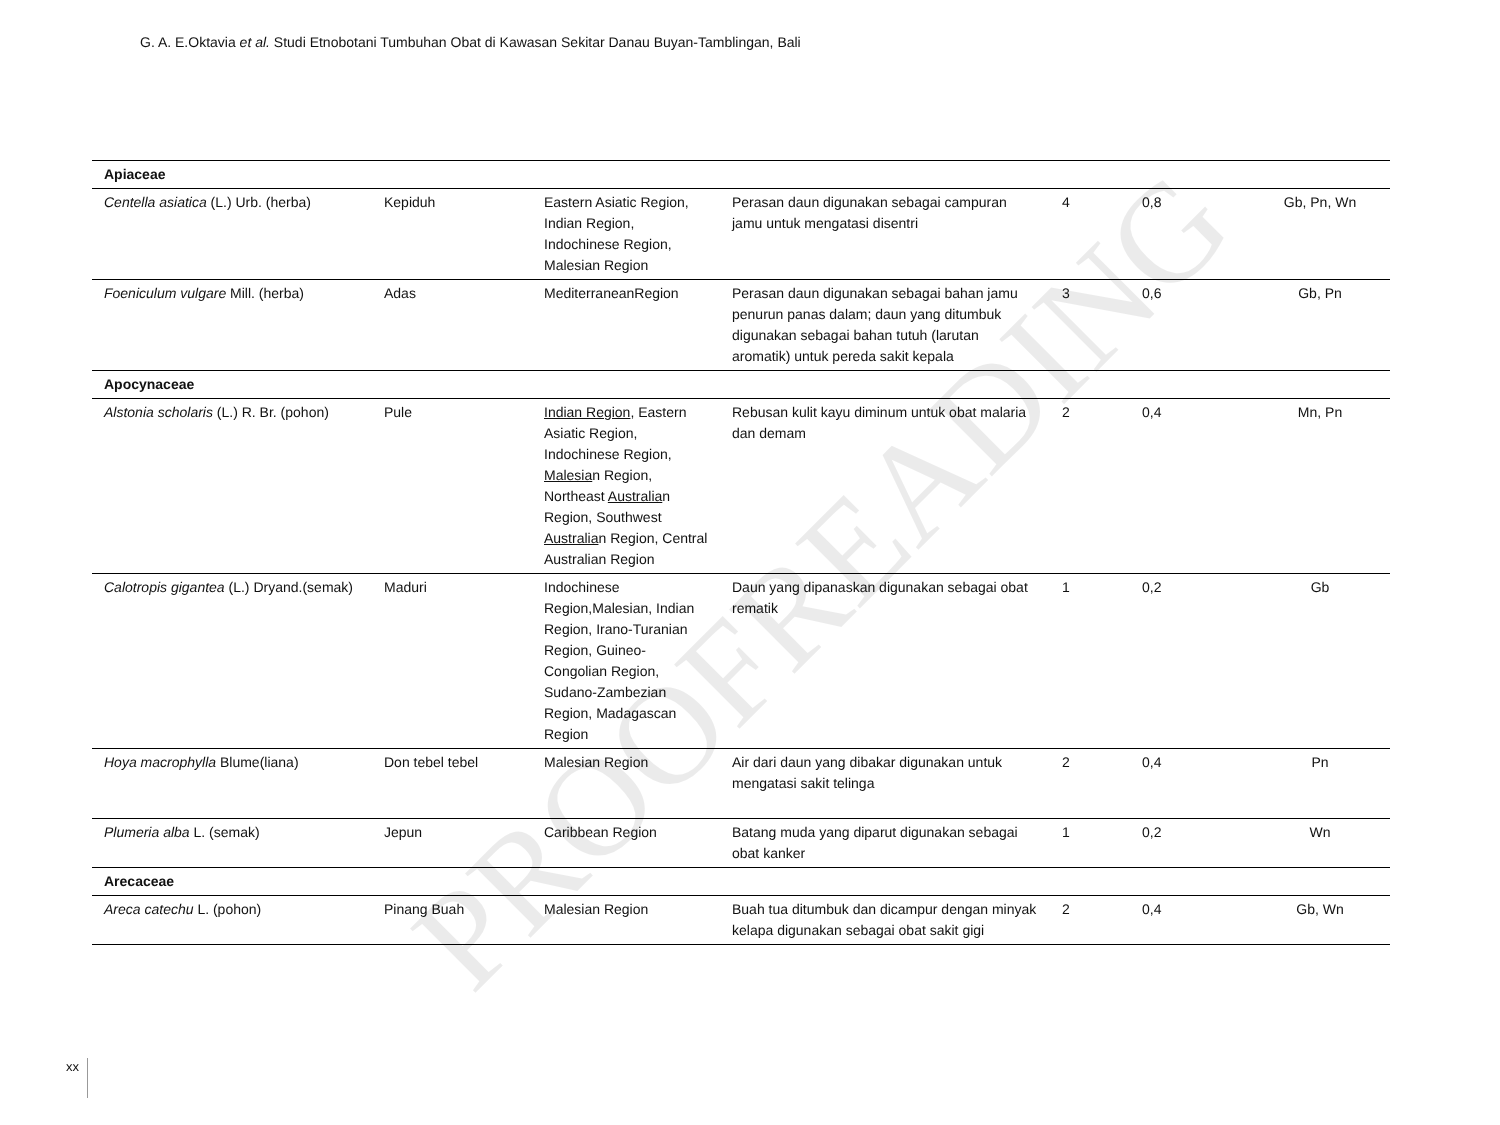G. A. E.Oktavia et al. Studi Etnobotani Tumbuhan Obat di Kawasan Sekitar Danau Buyan-Tamblingan, Bali
| Apiaceae | | | | | | |
| Centella asiatica (L.) Urb. (herba) | Kepiduh | Eastern Asiatic Region, Indian Region, Indochinese Region, Malesian Region | Perasan daun digunakan sebagai campuran jamu untuk mengatasi disentri | 4 | 0,8 | Gb, Pn, Wn |
| Foeniculum vulgare Mill. (herba) | Adas | MediterraneanRegion | Perasan daun digunakan sebagai bahan jamu penurun panas dalam; daun yang ditumbuk digunakan sebagai bahan tutuh (larutan aromatik) untuk pereda sakit kepala | 3 | 0,6 | Gb, Pn |
| Apocynaceae | | | | | | |
| Alstonia scholaris (L.) R. Br. (pohon) | Pule | Indian Region , Eastern Asiatic Region, Indochinese Region, Malesia n Region, Northeast Australia n Region, Southwest Australia n Region, Central Australian Region | Rebusan kulit kayu diminum untuk obat malaria dan demam | 2 | 0,4 | Mn, Pn |
| Calotropis gigantea (L.) Dryand.(semak) | Maduri | Indochinese Region,Malesian, Indian Region, Irano-Turanian Region, Guineo-Congolian Region, Sudano-Zambezian Region, Madagascan Region | Daun yang dipanaskan digunakan sebagai obat rematik | 1 | 0,2 | Gb |
| Hoya macrophylla Blume(liana) | Don tebel tebel | Malesian Region | Air dari daun yang dibakar digunakan untuk mengatasi sakit telinga | 2 | 0,4 | Pn |
| Plumeria alba L. (semak) | Jepun | Caribbean Region | Batang muda yang diparut digunakan sebagai obat kanker | 1 | 0,2 | Wn |
| Arecaceae | | | | | | |
| Areca catechu L. (pohon) | Pinang Buah | Malesian Region | Buah tua ditumbuk dan dicampur dengan minyak kelapa digunakan sebagai obat sakit gigi | 2 | 0,4 | Gb, Wn |
PROOFREADING
xx